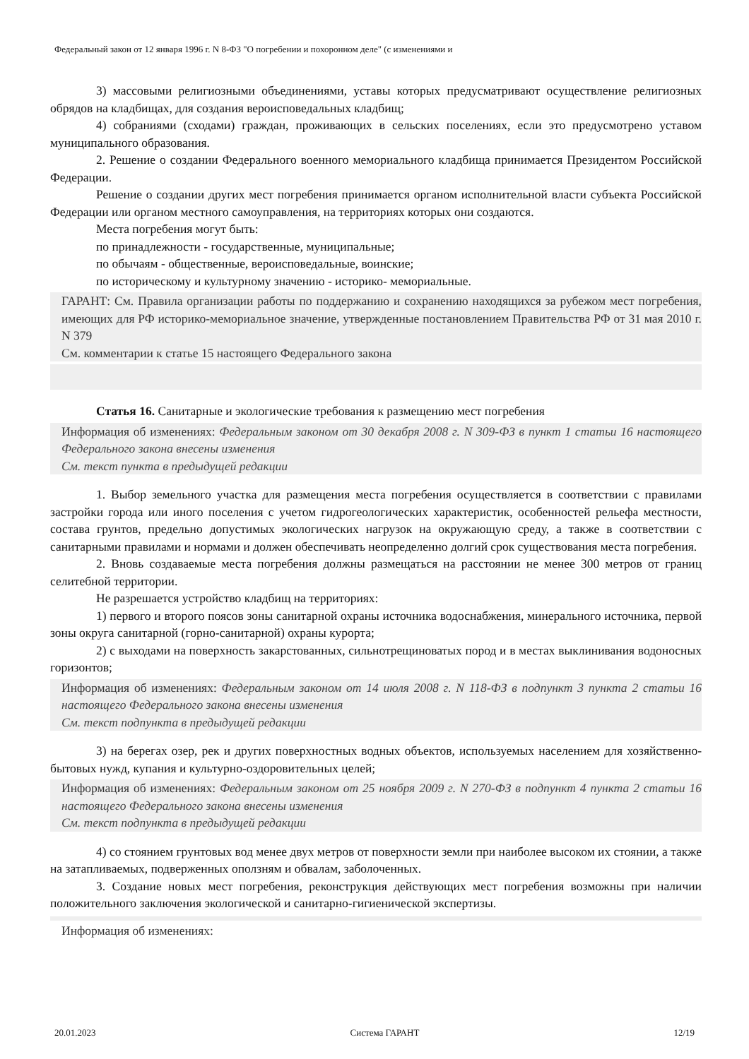Федеральный закон от 12 января 1996 г. N 8-ФЗ "О погребении и похоронном деле" (с изменениями и
3) массовыми религиозными объединениями, уставы которых предусматривают осуществление религиозных обрядов на кладбищах, для создания вероисповедальных кладбищ;
4) собраниями (сходами) граждан, проживающих в сельских поселениях, если это предусмотрено уставом муниципального образования.
2. Решение о создании Федерального военного мемориального кладбища принимается Президентом Российской Федерации.
Решение о создании других мест погребения принимается органом исполнительной власти субъекта Российской Федерации или органом местного самоуправления, на территориях которых они создаются.
Места погребения могут быть:
по принадлежности - государственные, муниципальные;
по обычаям - общественные, вероисповедальные, воинские;
по историческому и культурному значению - историко- мемориальные.
ГАРАНТ: См. Правила организации работы по поддержанию и сохранению находящихся за рубежом мест погребения, имеющих для РФ историко-мемориальное значение, утвержденные постановлением Правительства РФ от 31 мая 2010 г. N 379
См. комментарии к статье 15 настоящего Федерального закона
Статья 16. Санитарные и экологические требования к размещению мест погребения
Информация об изменениях: Федеральным законом от 30 декабря 2008 г. N 309-ФЗ в пункт 1 статьи 16 настоящего Федерального закона внесены изменения
См. текст пункта в предыдущей редакции
1. Выбор земельного участка для размещения места погребения осуществляется в соответствии с правилами застройки города или иного поселения с учетом гидрогеологических характеристик, особенностей рельефа местности, состава грунтов, предельно допустимых экологических нагрузок на окружающую среду, а также в соответствии с санитарными правилами и нормами и должен обеспечивать неопределенно долгий срок существования места погребения.
2. Вновь создаваемые места погребения должны размещаться на расстоянии не менее 300 метров от границ селитебной территории.
Не разрешается устройство кладбищ на территориях:
1) первого и второго поясов зоны санитарной охраны источника водоснабжения, минерального источника, первой зоны округа санитарной (горно-санитарной) охраны курорта;
2) с выходами на поверхность закарстованных, сильнотрещиноватых пород и в местах выклинивания водоносных горизонтов;
Информация об изменениях: Федеральным законом от 14 июля 2008 г. N 118-ФЗ в подпункт 3 пункта 2 статьи 16 настоящего Федерального закона внесены изменения
См. текст подпункта в предыдущей редакции
3) на берегах озер, рек и других поверхностных водных объектов, используемых населением для хозяйственно-бытовых нужд, купания и культурно-оздоровительных целей;
Информация об изменениях: Федеральным законом от 25 ноября 2009 г. N 270-ФЗ в подпункт 4 пункта 2 статьи 16 настоящего Федерального закона внесены изменения
См. текст подпункта в предыдущей редакции
4) со стоянием грунтовых вод менее двух метров от поверхности земли при наиболее высоком их стоянии, а также на затапливаемых, подверженных оползням и обвалам, заболоченных.
3. Создание новых мест погребения, реконструкция действующих мест погребения возможны при наличии положительного заключения экологической и санитарно-гигиенической экспертизы.
Информация об изменениях:
20.01.2023 Система ГАРАНТ 12/19